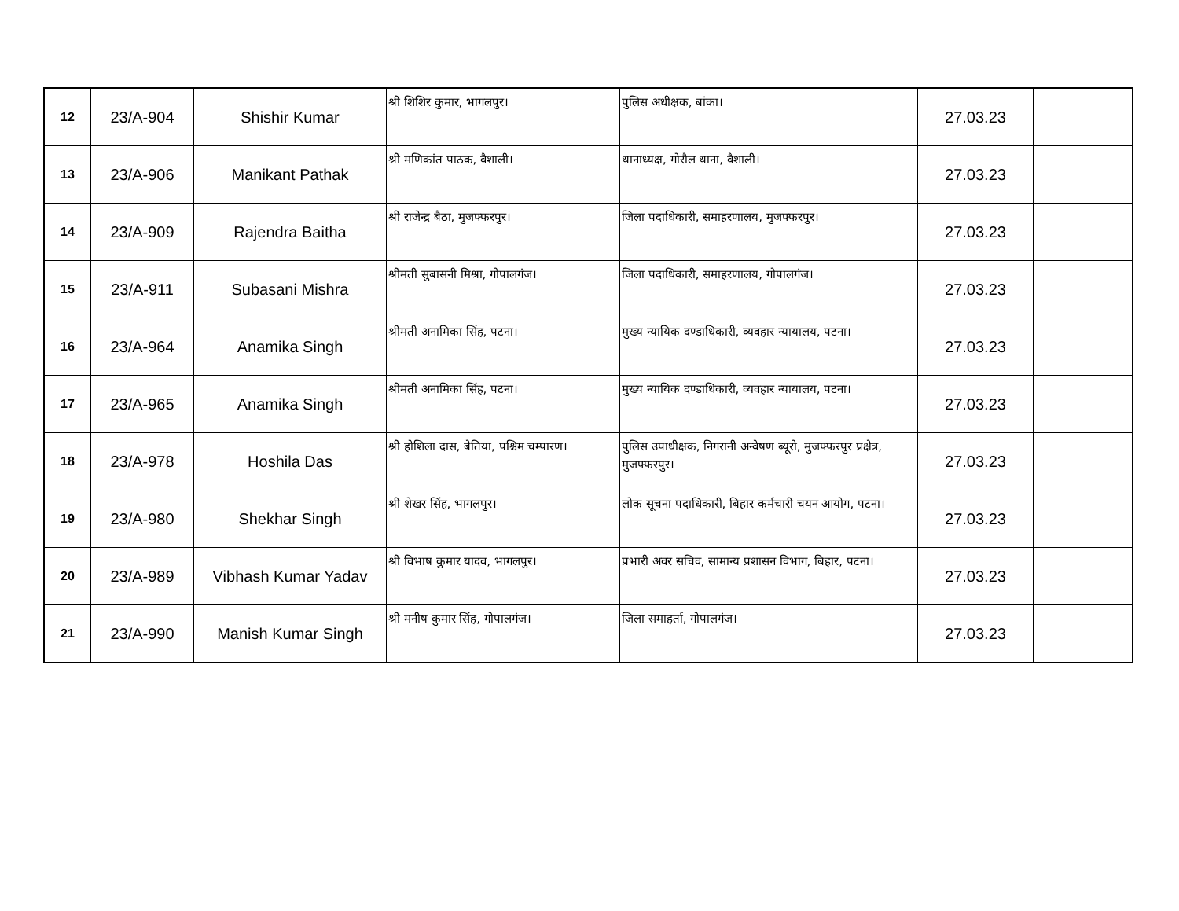| 12 | 23/A-904 | Shishir Kumar | श्री शिशिर कुमार, भागलपुर। | पुलिस अधीक्षक, बांका। | 27.03.23 | |
| 13 | 23/A-906 | Manikant Pathak | श्री मणिकांत पाठक, वैशाली। | थानाध्यक्ष, गोरौल थाना, वैशाली। | 27.03.23 | |
| 14 | 23/A-909 | Rajendra Baitha | श्री राजेन्द्र बैठा, मुजफ्फरपुर। | जिला पदाधिकारी, समाहरणालय, मुजफ्फरपुर। | 27.03.23 | |
| 15 | 23/A-911 | Subasani Mishra | श्रीमती सुबासनी मिश्रा, गोपालगंज। | जिला पदाधिकारी, समाहरणालय, गोपालगंज। | 27.03.23 | |
| 16 | 23/A-964 | Anamika Singh | श्रीमती अनामिका सिंह, पटना। | मुख्य न्यायिक दण्डाधिकारी, व्यवहार न्यायालय, पटना। | 27.03.23 | |
| 17 | 23/A-965 | Anamika Singh | श्रीमती अनामिका सिंह, पटना। | मुख्य न्यायिक दण्डाधिकारी, व्यवहार न्यायालय, पटना। | 27.03.23 | |
| 18 | 23/A-978 | Hoshila Das | श्री होशिला दास, बेतिया, पश्चिम चम्पारण। | पुलिस उपाधीक्षक, निगरानी अन्वेषण ब्यूरो, मुजफ्फरपुर प्रक्षेत्र, मुजफ्फरपुर। | 27.03.23 | |
| 19 | 23/A-980 | Shekhar Singh | श्री शेखर सिंह, भागलपुर। | लोक सूचना पदाधिकारी, बिहार कर्मचारी चयन आयोग, पटना। | 27.03.23 | |
| 20 | 23/A-989 | Vibhash Kumar Yadav | श्री विभाष कुमार यादव, भागलपुर। | प्रभारी अवर सचिव, सामान्य प्रशासन विभाग, बिहार, पटना। | 27.03.23 | |
| 21 | 23/A-990 | Manish Kumar Singh | श्री मनीष कुमार सिंह, गोपालगंज। | जिला समाहर्ता, गोपालगंज। | 27.03.23 | |